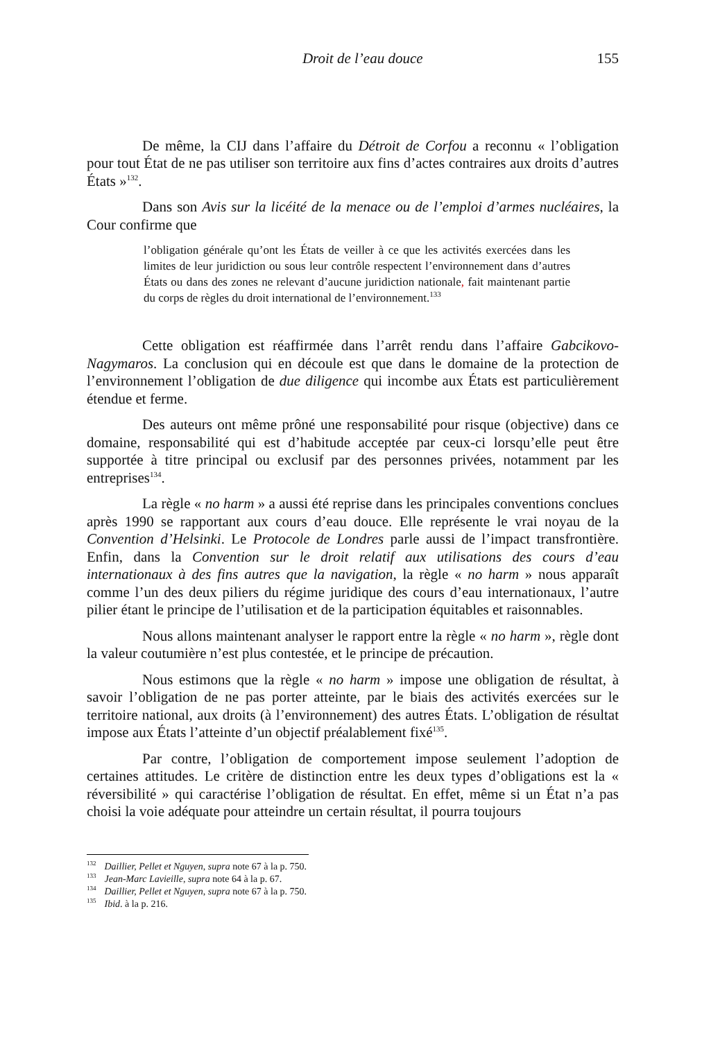Droit de l’eau douce 155
De même, la CIJ dans l’affaire du Détroit de Corfou a reconnu « l’obligation pour tout État de ne pas utiliser son territoire aux fins d’actes contraires aux droits d’autres États »<sup>132</sup>.
Dans son Avis sur la licéité de la menace ou de l’emploi d’armes nucléaires, la Cour confirme que
l’obligation générale qu’ont les États de veiller à ce que les activités exercées dans les limites de leur juridiction ou sous leur contrôle respectent l’environnement dans d’autres États ou dans des zones ne relevant d’aucune juridiction nationale, fait maintenant partie du corps de règles du droit international de l’environnement.<sup>133</sup>
Cette obligation est réaffirmée dans l’arrêt rendu dans l’affaire Gabcikovo-Nagymaros. La conclusion qui en découle est que dans le domaine de la protection de l’environnement l’obligation de due diligence qui incombe aux États est particulièrement étendue et ferme.
Des auteurs ont même prôné une responsabilité pour risque (objective) dans ce domaine, responsabilité qui est d’habitude acceptée par ceux-ci lorsqu’elle peut être supportée à titre principal ou exclusif par des personnes privées, notamment par les entreprises<sup>134</sup>.
La règle « no harm » a aussi été reprise dans les principales conventions conclues après 1990 se rapportant aux cours d’eau douce. Elle représente le vrai noyau de la Convention d’Helsinki. Le Protocole de Londres parle aussi de l’impact transfrontière. Enfin, dans la Convention sur le droit relatif aux utilisations des cours d’eau internationaux à des fins autres que la navigation, la règle « no harm » nous apparaît comme l’un des deux piliers du régime juridique des cours d’eau internationaux, l’autre pilier étant le principe de l’utilisation et de la participation équitables et raisonnables.
Nous allons maintenant analyser le rapport entre la règle « no harm », règle dont la valeur coutumière n’est plus contestée, et le principe de précaution.
Nous estimons que la règle « no harm » impose une obligation de résultat, à savoir l’obligation de ne pas porter atteinte, par le biais des activités exercées sur le territoire national, aux droits (à l’environnement) des autres États. L’obligation de résultat impose aux États l’atteinte d’un objectif préalablement fixé<sup>135</sup>.
Par contre, l’obligation de comportement impose seulement l’adoption de certaines attitudes. Le critère de distinction entre les deux types d’obligations est la « réversibilité » qui caractérise l’obligation de résultat. En effet, même si un État n’a pas choisi la voie adéquate pour atteindre un certain résultat, il pourra toujours
<sup>132</sup> Daillier, Pellet et Nguyen, supra note 67 à la p. 750.
<sup>133</sup> Jean-Marc Lavieille, supra note 64 à la p. 67.
<sup>134</sup> Daillier, Pellet et Nguyen, supra note 67 à la p. 750.
<sup>135</sup> Ibid. à la p. 216.